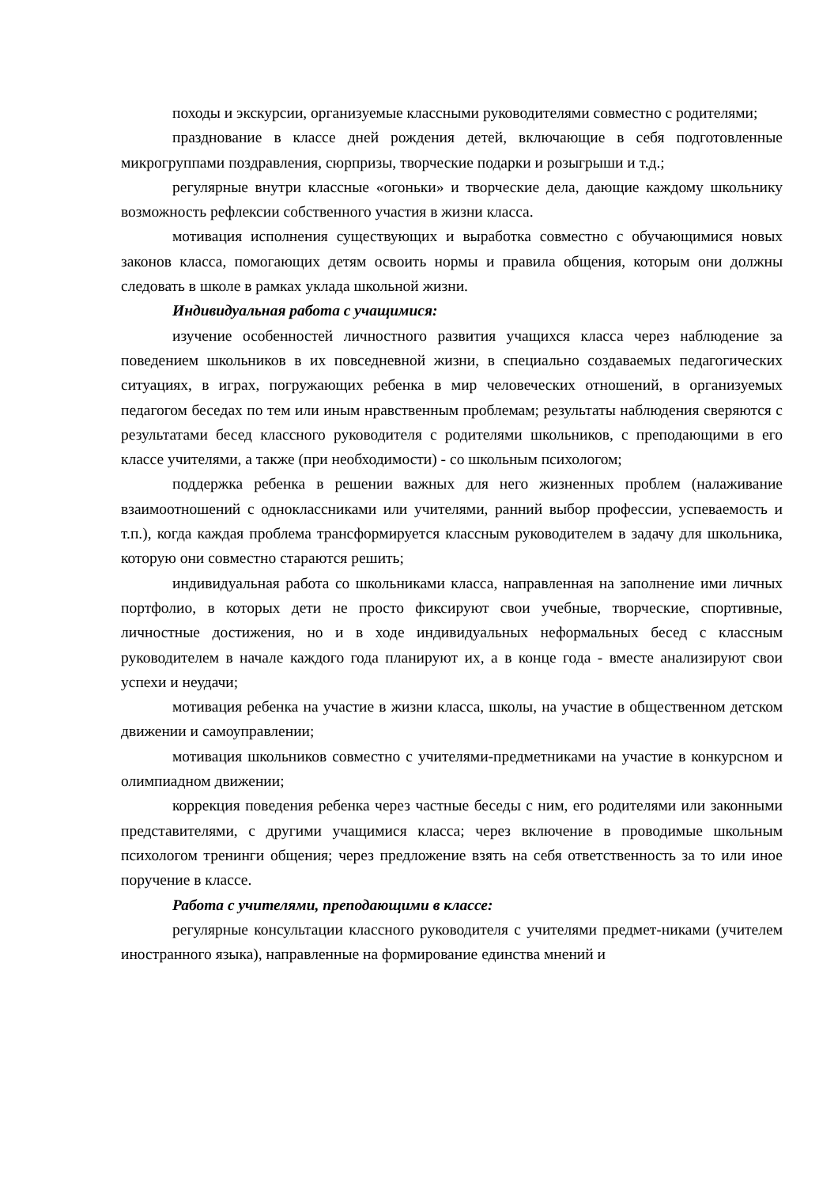походы и экскурсии, организуемые классными руководителями совместно с родителями;
празднование в классе дней рождения детей, включающие в себя подготовленные микрогруппами поздравления, сюрпризы, творческие подарки и розыгрыши и т.д.;
регулярные внутри классные «огоньки» и творческие дела, дающие каждому школьнику возможность рефлексии собственного участия в жизни класса.
мотивация исполнения существующих и выработка совместно с обучающимися новых законов класса, помогающих детям освоить нормы и правила общения, которым они должны следовать в школе в рамках уклада школьной жизни.
Индивидуальная работа с учащимися:
изучение особенностей личностного развития учащихся класса через наблюдение за поведением школьников в их повседневной жизни, в специально создаваемых педагогических ситуациях, в играх, погружающих ребенка в мир человеческих отношений, в организуемых педагогом беседах по тем или иным нравственным проблемам; результаты наблюдения сверяются с результатами бесед классного руководителя с родителями школьников, с преподающими в его классе учителями, а также (при необходимости) - со школьным психологом;
поддержка ребенка в решении важных для него жизненных проблем (налаживание взаимоотношений с одноклассниками или учителями, ранний выбор профессии, успеваемость и т.п.), когда каждая проблема трансформируется классным руководителем в задачу для школьника, которую они совместно стараются решить;
индивидуальная работа со школьниками класса, направленная на заполнение ими личных портфолио, в которых дети не просто фиксируют свои учебные, творческие, спортивные, личностные достижения, но и в ходе индивидуальных неформальных бесед с классным руководителем в начале каждого года планируют их, а в конце года - вместе анализируют свои успехи и неудачи;
мотивация ребенка на участие в жизни класса, школы, на участие в общественном детском движении и самоуправлении;
мотивация школьников совместно с учителями-предметниками на участие в конкурсном и олимпиадном движении;
коррекция поведения ребенка через частные беседы с ним, его родителями или законными представителями, с другими учащимися класса; через включение в проводимые школьным психологом тренинги общения; через предложение взять на себя ответственность за то или иное поручение в классе.
Работа с учителями, преподающими в классе:
регулярные консультации классного руководителя с учителями предмет-никами (учителем иностранного языка), направленные на формирование единства мнений и